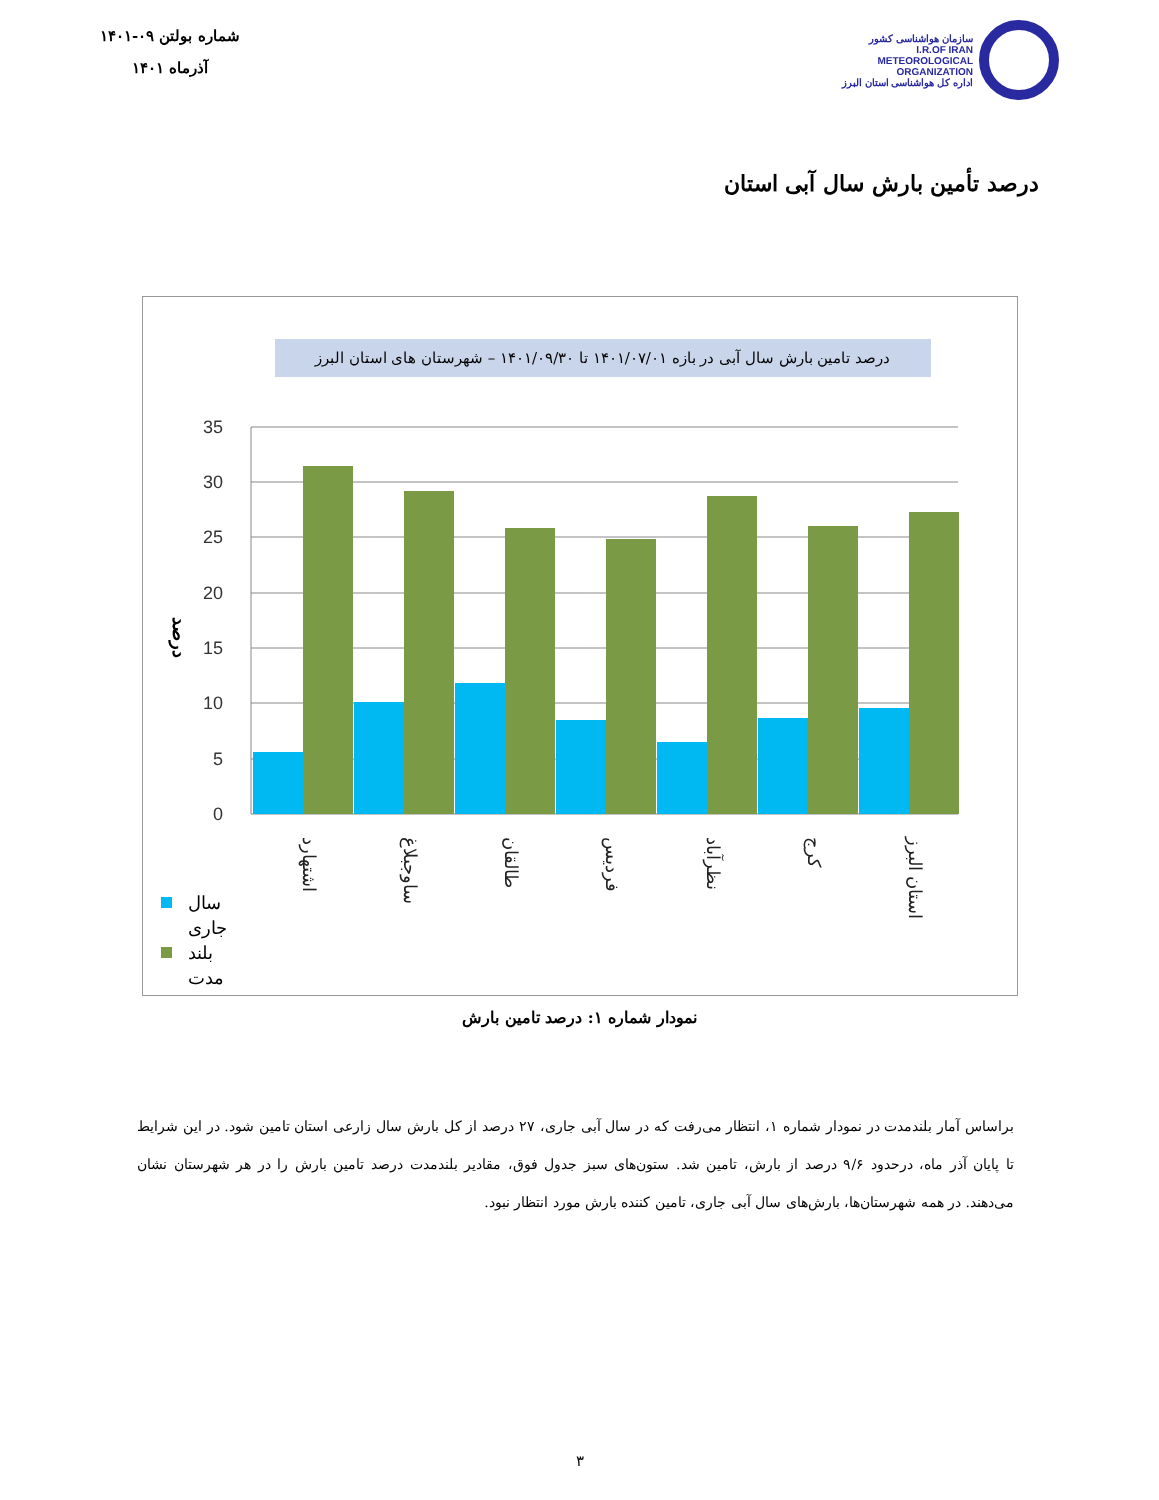شماره بولتن ۰۹-۱۴۰۱
آذرماه ۱۴۰۱
سازمان هواشناسی کشور
I.R.OF IRAN
METEOROLOGICAL
ORGANIZATION
اداره کل هواشناسی استان البرز
درصد تأمین بارش سال آبی استان
درصد تامین بارش سال آبی در بازه ۱۴۰۱/۰۷/۰۱ تا ۱۴۰۱/۰۹/۳۰ – شهرستان های استان البرز
35
30
25
20
15
10
5
0
درصد
اشتهارد
ساوجبلاغ
طالقان
فردیس
نظرآباد
کرج
استان البرز
سال
جاری
بلند
مدت
نمودار شماره ۱: درصد تامین بارش
براساس آمار بلندمدت در نمودار شماره ۱، انتظار می‌رفت که در سال آبی جاری، ۲۷ درصد از کل بارش سال زارعی استان تامین شود. در این شرایط تا پایان آذر ماه، درحدود ۹/۶ درصد از بارش، تامین شد. ستون‌های سبز جدول فوق، مقادیر بلندمدت درصد تامین بارش را در هر شهرستان نشان می‌دهند. در همه شهرستان‌ها، بارش‌های سال آبی جاری، تامین کننده بارش مورد انتظار نبود.
۳